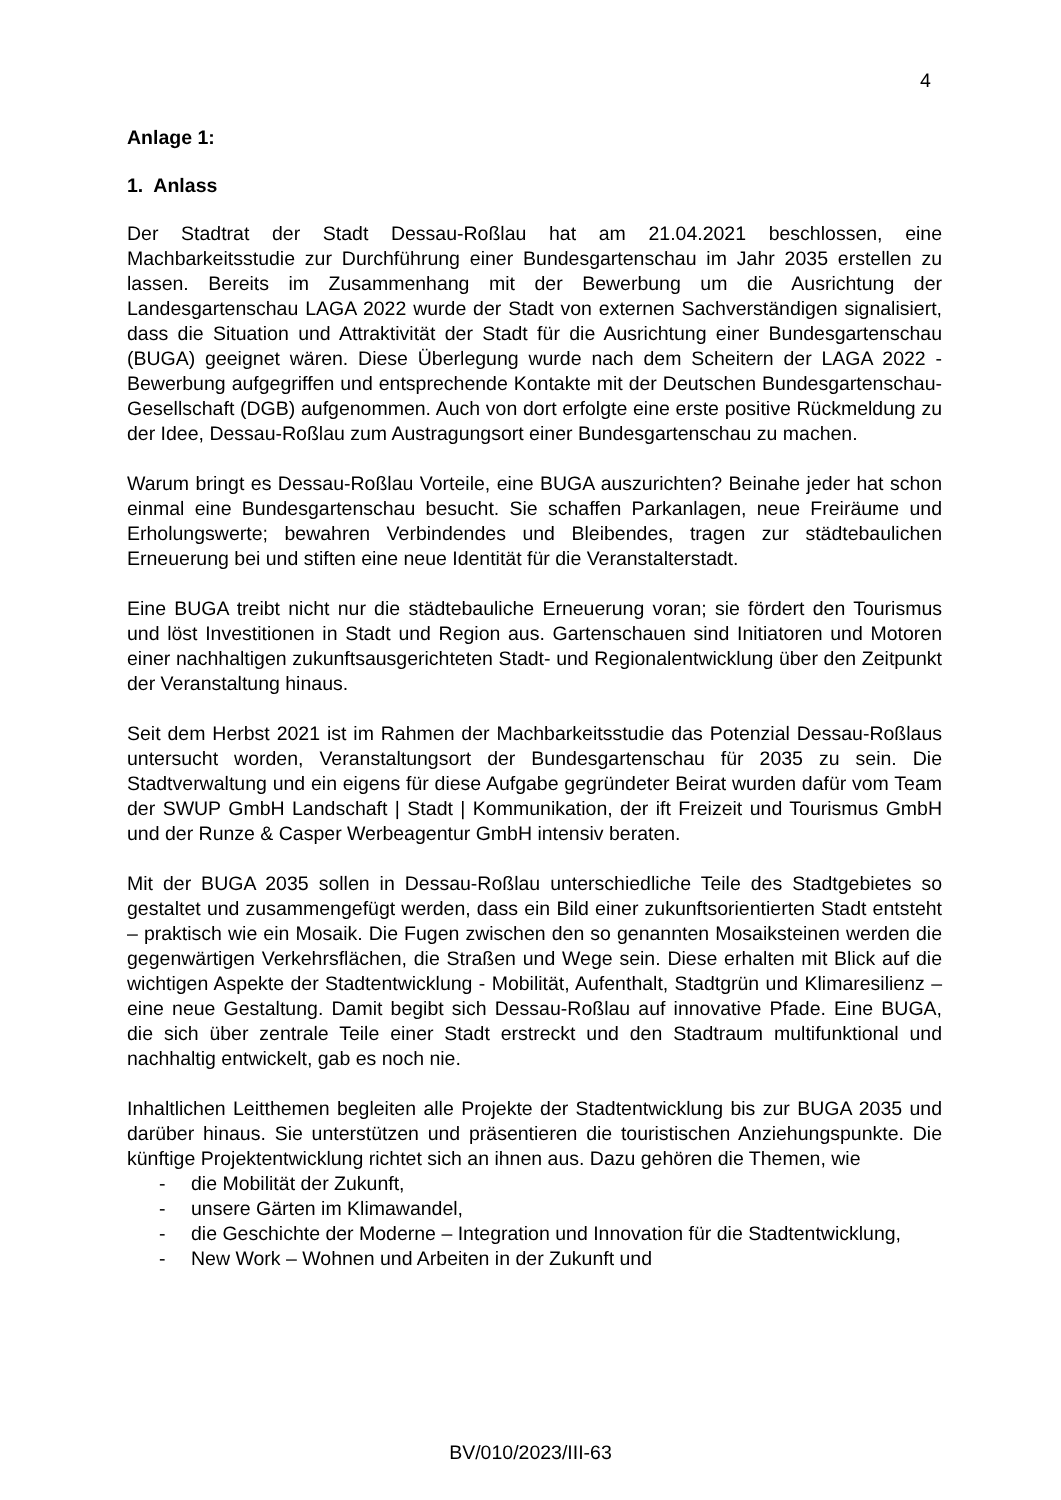4
Anlage 1:
1. Anlass
Der Stadtrat der Stadt Dessau-Roßlau hat am 21.04.2021 beschlossen, eine Machbarkeitsstudie zur Durchführung einer Bundesgartenschau im Jahr 2035 erstellen zu lassen. Bereits im Zusammenhang mit der Bewerbung um die Ausrichtung der Landesgartenschau LAGA 2022 wurde der Stadt von externen Sachverständigen signalisiert, dass die Situation und Attraktivität der Stadt für die Ausrichtung einer Bundesgartenschau (BUGA) geeignet wären. Diese Überlegung wurde nach dem Scheitern der LAGA 2022 - Bewerbung aufgegriffen und entsprechende Kontakte mit der Deutschen Bundesgartenschau-Gesellschaft (DGB) aufgenommen. Auch von dort erfolgte eine erste positive Rückmeldung zu der Idee, Dessau-Roßlau zum Austragungsort einer Bundesgartenschau zu machen.
Warum bringt es Dessau-Roßlau Vorteile, eine BUGA auszurichten? Beinahe jeder hat schon einmal eine Bundesgartenschau besucht. Sie schaffen Parkanlagen, neue Freiräume und Erholungswerte; bewahren Verbindendes und Bleibendes, tragen zur städtebaulichen Erneuerung bei und stiften eine neue Identität für die Veranstalterstadt.
Eine BUGA treibt nicht nur die städtebauliche Erneuerung voran; sie fördert den Tourismus und löst Investitionen in Stadt und Region aus. Gartenschauen sind Initiatoren und Motoren einer nachhaltigen zukunftsausgerichteten Stadt- und Regionalentwicklung über den Zeitpunkt der Veranstaltung hinaus.
Seit dem Herbst 2021 ist im Rahmen der Machbarkeitsstudie das Potenzial Dessau-Roßlaus untersucht worden, Veranstaltungsort der Bundesgartenschau für 2035 zu sein. Die Stadtverwaltung und ein eigens für diese Aufgabe gegründeter Beirat wurden dafür vom Team der SWUP GmbH Landschaft | Stadt | Kommunikation, der ift Freizeit und Tourismus GmbH und der Runze & Casper Werbeagentur GmbH intensiv beraten.
Mit der BUGA 2035 sollen in Dessau-Roßlau unterschiedliche Teile des Stadtgebietes so gestaltet und zusammengefügt werden, dass ein Bild einer zukunftsorientierten Stadt entsteht – praktisch wie ein Mosaik. Die Fugen zwischen den so genannten Mosaiksteinen werden die gegenwärtigen Verkehrsflächen, die Straßen und Wege sein. Diese erhalten mit Blick auf die wichtigen Aspekte der Stadtentwicklung - Mobilität, Aufenthalt, Stadtgrün und Klimaresilienz – eine neue Gestaltung. Damit begibt sich Dessau-Roßlau auf innovative Pfade. Eine BUGA, die sich über zentrale Teile einer Stadt erstreckt und den Stadtraum multifunktional und nachhaltig entwickelt, gab es noch nie.
Inhaltlichen Leitthemen begleiten alle Projekte der Stadtentwicklung bis zur BUGA 2035 und darüber hinaus. Sie unterstützen und präsentieren die touristischen Anziehungspunkte. Die künftige Projektentwicklung richtet sich an ihnen aus. Dazu gehören die Themen, wie
- die Mobilität der Zukunft,
- unsere Gärten im Klimawandel,
- die Geschichte der Moderne – Integration und Innovation für die Stadtentwicklung,
- New Work – Wohnen und Arbeiten in der Zukunft und
BV/010/2023/III-63